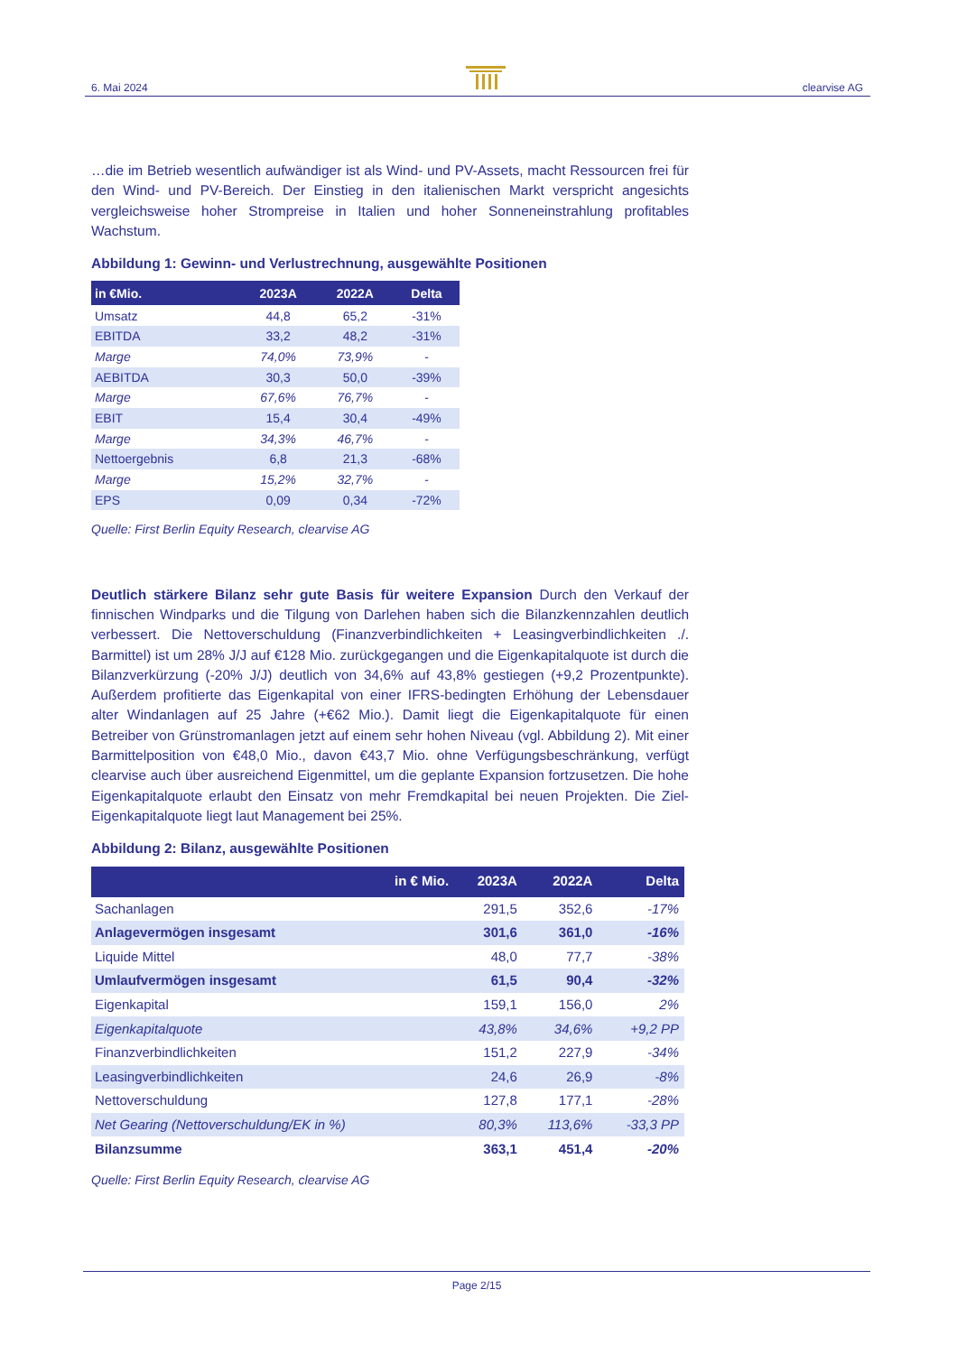6. Mai 2024 clearvise AG
…die im Betrieb wesentlich aufwändiger ist als Wind- und PV-Assets, macht Ressourcen frei für den Wind- und PV-Bereich. Der Einstieg in den italienischen Markt verspricht angesichts vergleichsweise hoher Strompreise in Italien und hoher Sonneneinstrahlung profitables Wachstum.
Abbildung 1: Gewinn- und Verlustrechnung, ausgewählte Positionen
| in €Mio. | 2023A | 2022A | Delta |
| --- | --- | --- | --- |
| Umsatz | 44,8 | 65,2 | -31% |
| EBITDA | 33,2 | 48,2 | -31% |
| Marge | 74,0% | 73,9% | - |
| AEBITDA | 30,3 | 50,0 | -39% |
| Marge | 67,6% | 76,7% | - |
| EBIT | 15,4 | 30,4 | -49% |
| Marge | 34,3% | 46,7% | - |
| Nettoergebnis | 6,8 | 21,3 | -68% |
| Marge | 15,2% | 32,7% | - |
| EPS | 0,09 | 0,34 | -72% |
Quelle: First Berlin Equity Research, clearvise AG
Deutlich stärkere Bilanz sehr gute Basis für weitere Expansion Durch den Verkauf der finnischen Windparks und die Tilgung von Darlehen haben sich die Bilanzkennzahlen deutlich verbessert. Die Nettoverschuldung (Finanzverbindlichkeiten + Leasingverbindlichkeiten ./. Barmittel) ist um 28% J/J auf €128 Mio. zurückgegangen und die Eigenkapitalquote ist durch die Bilanzverkürzung (-20% J/J) deutlich von 34,6% auf 43,8% gestiegen (+9,2 Prozentpunkte). Außerdem profitierte das Eigenkapital von einer IFRS-bedingten Erhöhung der Lebensdauer alter Windanlagen auf 25 Jahre (+€62 Mio.). Damit liegt die Eigenkapitalquote für einen Betreiber von Grünstromanlagen jetzt auf einem sehr hohen Niveau (vgl. Abbildung 2). Mit einer Barmittelposition von €48,0 Mio., davon €43,7 Mio. ohne Verfügungsbeschränkung, verfügt clearvise auch über ausreichend Eigenmittel, um die geplante Expansion fortzusetzen. Die hohe Eigenkapitalquote erlaubt den Einsatz von mehr Fremdkapital bei neuen Projekten. Die Ziel-Eigenkapitalquote liegt laut Management bei 25%.
Abbildung 2: Bilanz, ausgewählte Positionen
| in € Mio. | 2023A | 2022A | Delta |
| --- | --- | --- | --- |
| Sachanlagen | 291,5 | 352,6 | -17% |
| Anlagevermögen insgesamt | 301,6 | 361,0 | -16% |
| Liquide Mittel | 48,0 | 77,7 | -38% |
| Umlaufvermögen insgesamt | 61,5 | 90,4 | -32% |
| Eigenkapital | 159,1 | 156,0 | 2% |
| Eigenkapitalquote | 43,8% | 34,6% | +9,2 PP |
| Finanzverbindlichkeiten | 151,2 | 227,9 | -34% |
| Leasingverbindlichkeiten | 24,6 | 26,9 | -8% |
| Nettoverschuldung | 127,8 | 177,1 | -28% |
| Net Gearing (Nettoverschuldung/EK in %) | 80,3% | 113,6% | -33,3 PP |
| Bilanzsumme | 363,1 | 451,4 | -20% |
Quelle: First Berlin Equity Research, clearvise AG
Page 2/15